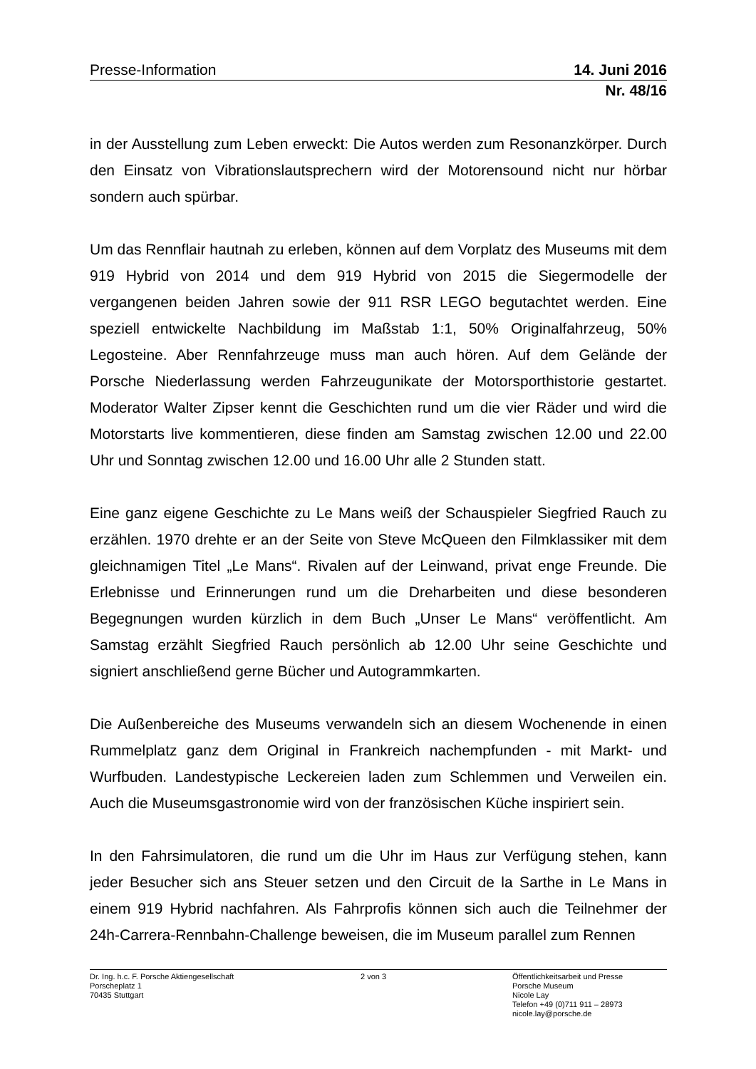Presse-Information 14. Juni 2016
Nr. 48/16
in der Ausstellung zum Leben erweckt: Die Autos werden zum Resonanzkörper. Durch den Einsatz von Vibrationslautsprechern wird der Motorensound nicht nur hörbar sondern auch spürbar.
Um das Rennflair hautnah zu erleben, können auf dem Vorplatz des Museums mit dem 919 Hybrid von 2014 und dem 919 Hybrid von 2015 die Siegermodelle der vergangenen beiden Jahren sowie der 911 RSR LEGO begutachtet werden. Eine speziell entwickelte Nachbildung im Maßstab 1:1, 50% Originalfahrzeug, 50% Legosteine. Aber Rennfahrzeuge muss man auch hören. Auf dem Gelände der Porsche Niederlassung werden Fahrzeugunikate der Motorsporthistorie gestartet. Moderator Walter Zipser kennt die Geschichten rund um die vier Räder und wird die Motorstarts live kommentieren, diese finden am Samstag zwischen 12.00 und 22.00 Uhr und Sonntag zwischen 12.00 und 16.00 Uhr alle 2 Stunden statt.
Eine ganz eigene Geschichte zu Le Mans weiß der Schauspieler Siegfried Rauch zu erzählen. 1970 drehte er an der Seite von Steve McQueen den Filmklassiker mit dem gleichnamigen Titel „Le Mans“. Rivalen auf der Leinwand, privat enge Freunde. Die Erlebnisse und Erinnerungen rund um die Dreharbeiten und diese besonderen Begegnungen wurden kürzlich in dem Buch „Unser Le Mans“ veröffentlicht. Am Samstag erzählt Siegfried Rauch persönlich ab 12.00 Uhr seine Geschichte und signiert anschließend gerne Bücher und Autogrammkarten.
Die Außenbereiche des Museums verwandeln sich an diesem Wochenende in einen Rummelplatz ganz dem Original in Frankreich nachempfunden - mit Markt- und Wurfbuden. Landestypische Leckereien laden zum Schlemmen und Verweilen ein. Auch die Museumsgastronomie wird von der französischen Küche inspiriert sein.
In den Fahrsimulatoren, die rund um die Uhr im Haus zur Verfügung stehen, kann jeder Besucher sich ans Steuer setzen und den Circuit de la Sarthe in Le Mans in einem 919 Hybrid nachfahren. Als Fahrprofis können sich auch die Teilnehmer der 24h-Carrera-Rennbahn-Challenge beweisen, die im Museum parallel zum Rennen
Dr. Ing. h.c. F. Porsche Aktiengesellschaft
Porscheplatz 1
70435 Stuttgart
2 von 3 Öffentlichkeitsarbeit und Presse
Porsche Museum
Nicole Lay
Telefon +49 (0)711 911 – 28973
nicole.lay@porsche.de